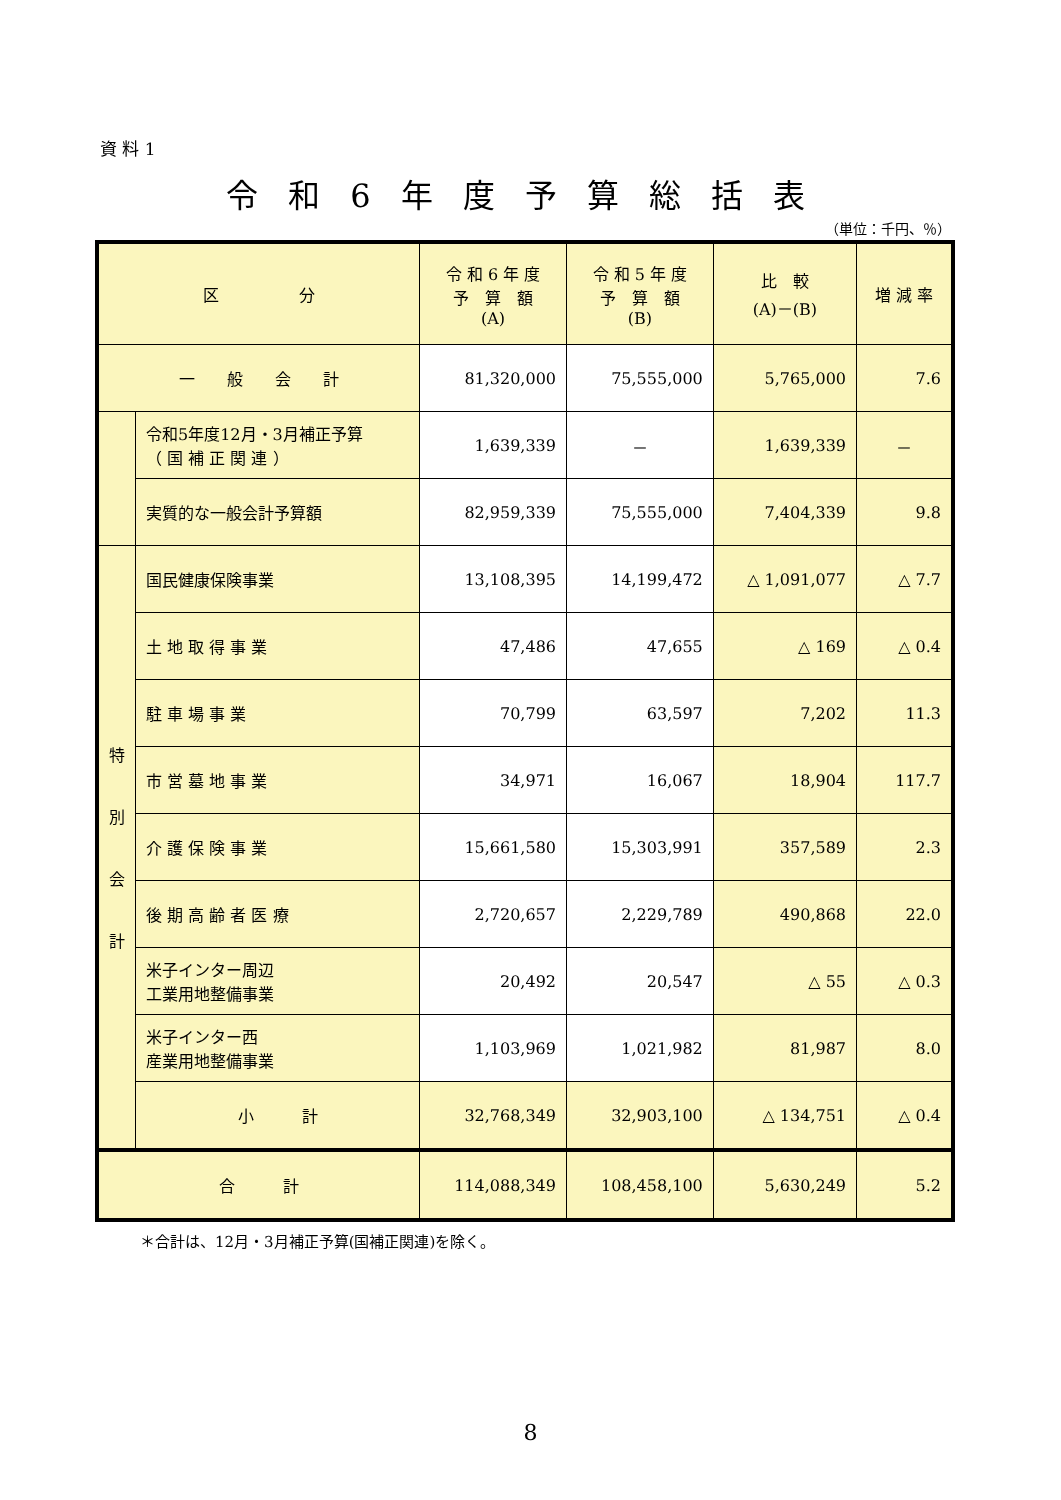資 料 1
令和6年度予算総括表
（単位：千円、％）
| 区 分 | | 令 和 6 年 度 予 算 額 (A) | 令 和 5 年 度 予 算 額 (B) | 比 較 (A)－(B) | 増 減 率 |
| --- | --- | --- | --- | --- | --- |
| 一 般 会 計 | | 81,320,000 | 75,555,000 | 5,765,000 | 7.6 |
| | 令和5年度12月・3月補正予算 （ 国 補 正 関 連 ） | 1,639,339 | － | 1,639,339 | － |
| | 実質的な一般会計予算額 | 82,959,339 | 75,555,000 | 7,404,339 | 9.8 |
| 特 別 会 計 | 国民健康保険事業 | 13,108,395 | 14,199,472 | △ 1,091,077 | △ 7.7 |
| | 土 地 取 得 事 業 | 47,486 | 47,655 | △ 169 | △ 0.4 |
| | 駐 車 場 事 業 | 70,799 | 63,597 | 7,202 | 11.3 |
| | 市 営 墓 地 事 業 | 34,971 | 16,067 | 18,904 | 117.7 |
| | 介 護 保 険 事 業 | 15,661,580 | 15,303,991 | 357,589 | 2.3 |
| | 後 期 高 齢 者 医 療 | 2,720,657 | 2,229,789 | 490,868 | 22.0 |
| | 米子インター周辺 工業用地整備事業 | 20,492 | 20,547 | △ 55 | △ 0.3 |
| | 米子インター西 産業用地整備事業 | 1,103,969 | 1,021,982 | 81,987 | 8.0 |
| | 小 計 | 32,768,349 | 32,903,100 | △ 134,751 | △ 0.4 |
| 合 計 | | 114,088,349 | 108,458,100 | 5,630,249 | 5.2 |
＊合計は、12月・3月補正予算(国補正関連)を除く。
8